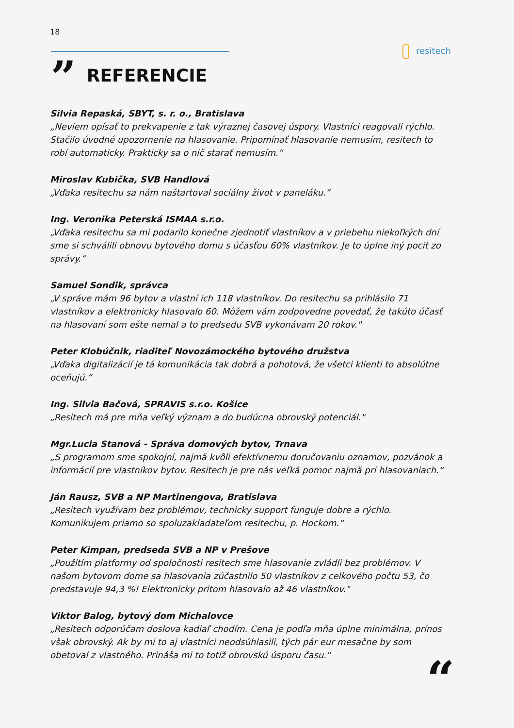18
resitech
” REFERENCIE
Silvia Repaská, SBYT, s. r. o., Bratislava
„Neviem opísať to prekvapenie z tak výraznej časovej úspory. Vlastníci reagovali rýchlo. Stačilo úvodné upozornenie na hlasovanie. Pripomínať hlasovanie nemusím, resitech to robí automaticky. Prakticky sa o nič starať nemusím.“
Miroslav Kubička, SVB Handlová
„Vďaka resitechu sa nám naštartoval sociálny život v paneláku.“
Ing. Veronika Peterská ISMAA s.r.o.
„Vďaka resitechu sa mi podarilo konečne zjednotiť vlastníkov a v priebehu niekoľkých dní sme si schválili obnovu bytového domu s účasťou 60% vlastníkov. Je to úplne iný pocit zo správy.“
Samuel Sondik, správca
„V správe mám 96 bytov a vlastní ich 118 vlastníkov. Do resitechu sa prihlásilo 71 vlastníkov a elektronicky hlasovalo 60. Môžem vám zodpovedne povedať, že takúto účasť na hlasovaní som ešte nemal a to predsedu SVB vykonávam 20 rokov."
Peter Klobúčnik, riaditeľ Novozámockého bytového družstva
„Vďaka digitalizácií je tá komunikácia tak dobrá a pohotová, že všetci klienti to absolútne oceňujú.“
Ing. Silvia Bačová, SPRAVIS s.r.o. Košice
„Resitech má pre mňa veľký význam a do budúcna obrovský potenciál."
Mgr.Lucia Stanová - Správa domových bytov, Trnava
„S programom sme spokojní, najmä kvôli efektívnemu doručovaniu oznamov, pozvánok a informácií pre vlastníkov bytov. Resitech je pre nás veľká pomoc najmä pri hlasovaniach.“
Ján Rausz, SVB a NP Martinengova, Bratislava
„Resitech využívam bez problémov, technicky support funguje dobre a rýchlo. Komunikujem priamo so spoluzakladateľom resitechu, p. Hockom.“
Peter Kimpan, predseda SVB a NP v Prešove
„Použitím platformy od spoločnosti resitech sme hlasovanie zvládli bez problémov. V našom bytovom dome sa hlasovania zúčastnilo 50 vlastníkov z celkového počtu 53, čo predstavuje 94,3 %! Elektronicky pritom hlasovalo až 46 vlastníkov."
Viktor Balog, bytový dom Michalovce
„Resitech odporúčam doslova kadiaľ chodím. Cena je podľa mňa úplne minimálna, prínos však obrovský. Ak by mi to aj vlastníci neodsúhlasili, tých pár eur mesačne by som obetoval z vlastného. Prináša mi to totiž obrovskú úsporu času."
“